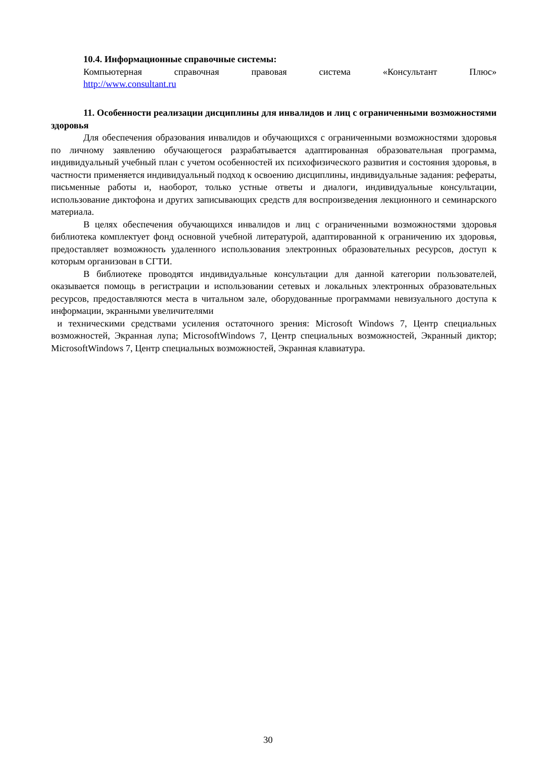10.4. Информационные справочные системы:
Компьютерная справочная правовая система «Консультант Плюс»
http://www.consultant.ru
11. Особенности реализации дисциплины для инвалидов и лиц с ограниченными возможностями здоровья
Для обеспечения образования инвалидов и обучающихся с ограниченными возможностями здоровья по личному заявлению обучающегося разрабатывается адаптированная образовательная программа, индивидуальный учебный план с учетом особенностей их психофизического развития и состояния здоровья, в частности применяется индивидуальный подход к освоению дисциплины, индивидуальные задания: рефераты, письменные работы и, наоборот, только устные ответы и диалоги, индивидуальные консультации, использование диктофона и других записывающих средств для воспроизведения лекционного и семинарского материала.
В целях обеспечения обучающихся инвалидов и лиц с ограниченными возможностями здоровья библиотека комплектует фонд основной учебной литературой, адаптированной к ограничению их здоровья, предоставляет возможность удаленного использования электронных образовательных ресурсов, доступ к которым организован в СГТИ.
В библиотеке проводятся индивидуальные консультации для данной категории пользователей, оказывается помощь в регистрации и использовании сетевых и локальных электронных образовательных ресурсов, предоставляются места в читальном зале, оборудованные программами невизуального доступа к информации, экранными увеличителями
и техническими средствами усиления остаточного зрения: Microsoft Windows 7, Центр специальных возможностей, Экранная лупа; MicrosoftWindows 7, Центр специальных возможностей, Экранный диктор; MicrosoftWindows 7, Центр специальных возможностей, Экранная клавиатура.
30